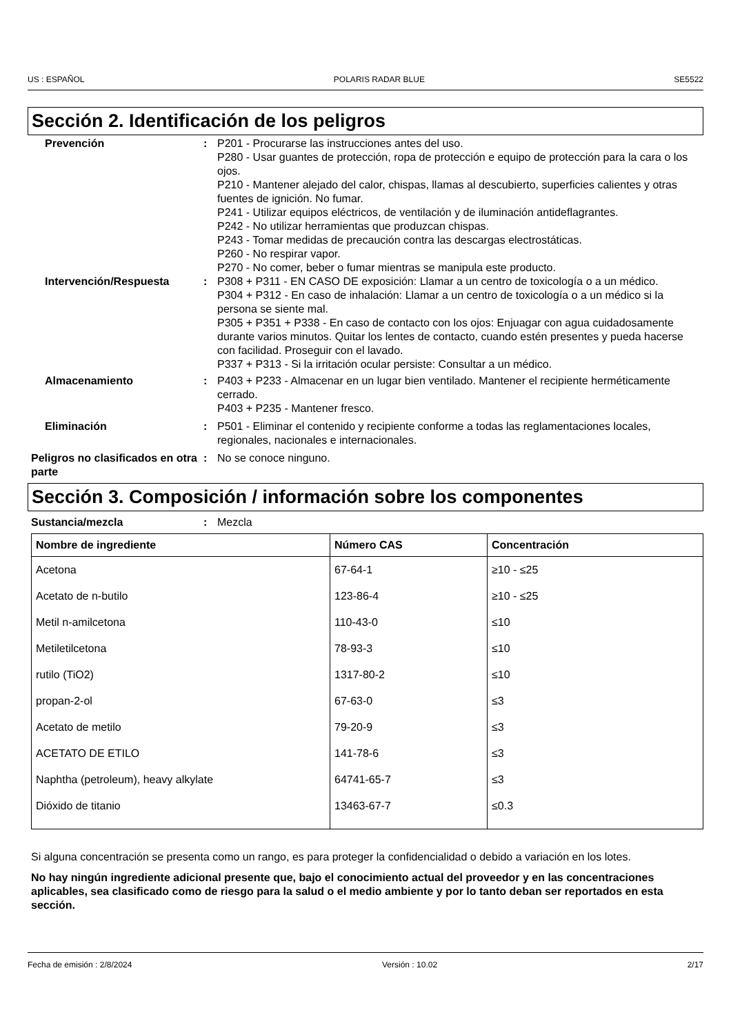US : ESPAÑOL POLARIS RADAR BLUE SE5522
Sección 2. Identificación de los peligros
Prevención : P201 - Procurarse las instrucciones antes del uso.
P280 - Usar guantes de protección, ropa de protección e equipo de protección para la cara o los ojos.
P210 - Mantener alejado del calor, chispas, llamas al descubierto, superficies calientes y otras fuentes de ignición. No fumar.
P241 - Utilizar equipos eléctricos, de ventilación y de iluminación antideflagrantes.
P242 - No utilizar herramientas que produzcan chispas.
P243 - Tomar medidas de precaución contra las descargas electrostáticas.
P260 - No respirar vapor.
P270 - No comer, beber o fumar mientras se manipula este producto.
Intervención/Respuesta : P308 + P311 - EN CASO DE exposición: Llamar a un centro de toxicología o a un médico.
P304 + P312 - En caso de inhalación: Llamar a un centro de toxicología o a un médico si la persona se siente mal.
P305 + P351 + P338 - En caso de contacto con los ojos: Enjuagar con agua cuidadosamente durante varios minutos. Quitar los lentes de contacto, cuando estén presentes y pueda hacerse con facilidad. Proseguir con el lavado.
P337 + P313 - Si la irritación ocular persiste: Consultar a un médico.
Almacenamiento : P403 + P233 - Almacenar en un lugar bien ventilado. Mantener el recipiente herméticamente cerrado.
P403 + P235 - Mantener fresco.
Eliminación : P501 - Eliminar el contenido y recipiente conforme a todas las reglamentaciones locales, regionales, nacionales e internacionales.
Peligros no clasificados en otra parte
: No se conoce ninguno.
Sección 3. Composición / información sobre los componentes
Sustancia/mezcla : Mezcla
| Nombre de ingrediente | Número CAS | Concentración |
| --- | --- | --- |
| Acetona | 67-64-1 | ≥10 - ≤25 |
| Acetato de n-butilo | 123-86-4 | ≥10 - ≤25 |
| Metil n-amilcetona | 110-43-0 | ≤10 |
| Metiletilcetona | 78-93-3 | ≤10 |
| rutilo (TiO2) | 1317-80-2 | ≤10 |
| propan-2-ol | 67-63-0 | ≤3 |
| Acetato de metilo | 79-20-9 | ≤3 |
| ACETATO DE ETILO | 141-78-6 | ≤3 |
| Naphtha (petroleum), heavy alkylate | 64741-65-7 | ≤3 |
| Dióxido de titanio | 13463-67-7 | ≤0.3 |
Si alguna concentración se presenta como un rango, es para proteger la confidencialidad o debido a variación en los lotes.
No hay ningún ingrediente adicional presente que, bajo el conocimiento actual del proveedor y en las concentraciones aplicables, sea clasificado como de riesgo para la salud o el medio ambiente y por lo tanto deban ser reportados en esta sección.
Fecha de emisión : 2/8/2024 Versión : 10.02 2/17